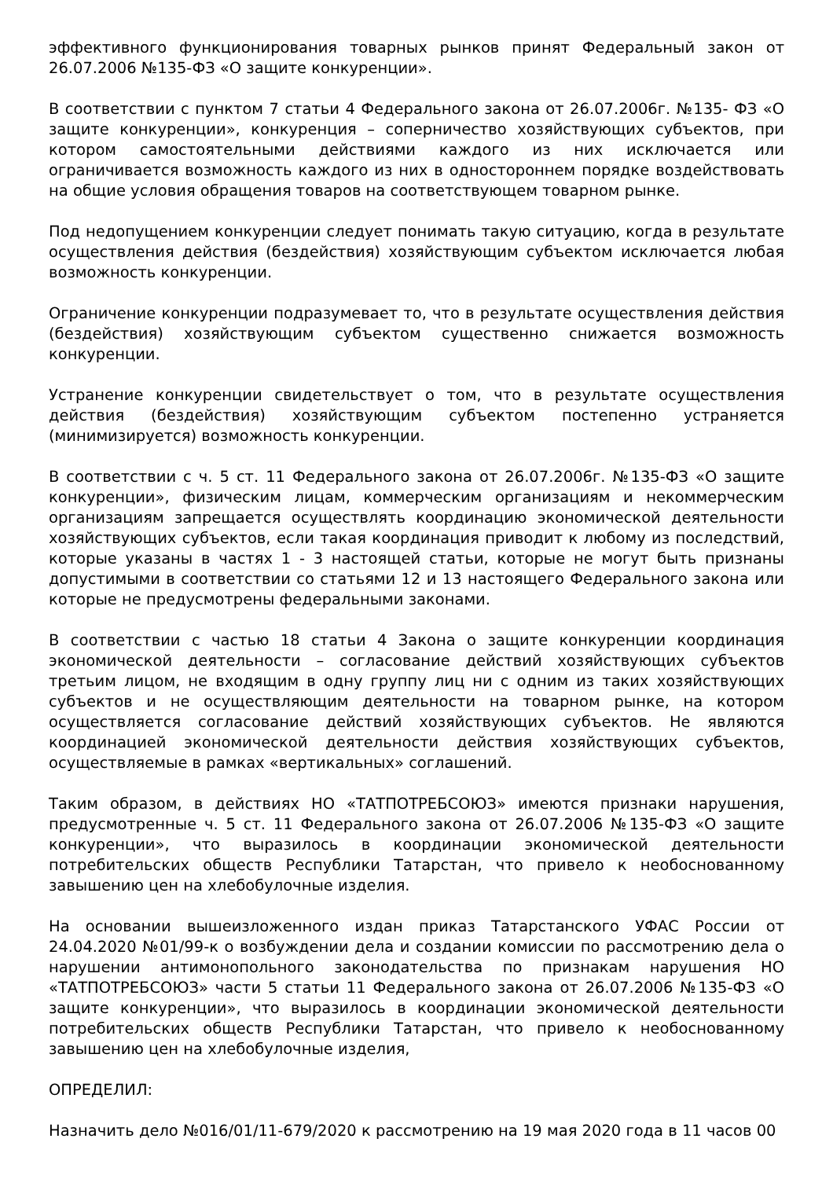эффективного функционирования товарных рынков принят Федеральный закон от 26.07.2006 №135-ФЗ «О защите конкуренции».
В соответствии с пунктом 7 статьи 4 Федерального закона от 26.07.2006г. №135- ФЗ «О защите конкуренции», конкуренция – соперничество хозяйствующих субъектов, при котором самостоятельными действиями каждого из них исключается или ограничивается возможность каждого из них в одностороннем порядке воздействовать на общие условия обращения товаров на соответствующем товарном рынке.
Под недопущением конкуренции следует понимать такую ситуацию, когда в результате осуществления действия (бездействия) хозяйствующим субъектом исключается любая возможность конкуренции.
Ограничение конкуренции подразумевает то, что в результате осуществления действия (бездействия) хозяйствующим субъектом существенно снижается возможность конкуренции.
Устранение конкуренции свидетельствует о том, что в результате осуществления действия (бездействия) хозяйствующим субъектом постепенно устраняется (минимизируется) возможность конкуренции.
В соответствии с ч. 5 ст. 11 Федерального закона от 26.07.2006г. №135-ФЗ «О защите конкуренции», физическим лицам, коммерческим организациям и некоммерческим организациям запрещается осуществлять координацию экономической деятельности хозяйствующих субъектов, если такая координация приводит к любому из последствий, которые указаны в частях 1 - 3 настоящей статьи, которые не могут быть признаны допустимыми в соответствии со статьями 12 и 13 настоящего Федерального закона или которые не предусмотрены федеральными законами.
В соответствии с частью 18 статьи 4 Закона о защите конкуренции координация экономической деятельности – согласование действий хозяйствующих субъектов третьим лицом, не входящим в одну группу лиц ни с одним из таких хозяйствующих субъектов и не осуществляющим деятельности на товарном рынке, на котором осуществляется согласование действий хозяйствующих субъектов. Не являются координацией экономической деятельности действия хозяйствующих субъектов, осуществляемые в рамках «вертикальных» соглашений.
Таким образом, в действиях НО «ТАТПОТРЕБСОЮЗ» имеются признаки нарушения, предусмотренные ч. 5 ст. 11 Федерального закона от 26.07.2006 №135-ФЗ «О защите конкуренции», что выразилось в координации экономической деятельности потребительских обществ Республики Татарстан, что привело к необоснованному завышению цен на хлебобулочные изделия.
На основании вышеизложенного издан приказ Татарстанского УФАС России от 24.04.2020 №01/99-к о возбуждении дела и создании комиссии по рассмотрению дела о нарушении антимонопольного законодательства по признакам нарушения НО «ТАТПОТРЕБСОЮЗ» части 5 статьи 11 Федерального закона от 26.07.2006 №135-ФЗ «О защите конкуренции», что выразилось в координации экономической деятельности потребительских обществ Республики Татарстан, что привело к необоснованному завышению цен на хлебобулочные изделия,
ОПРЕДЕЛИЛ:
Назначить дело №016/01/11-679/2020 к рассмотрению на 19 мая 2020 года в 11 часов 00